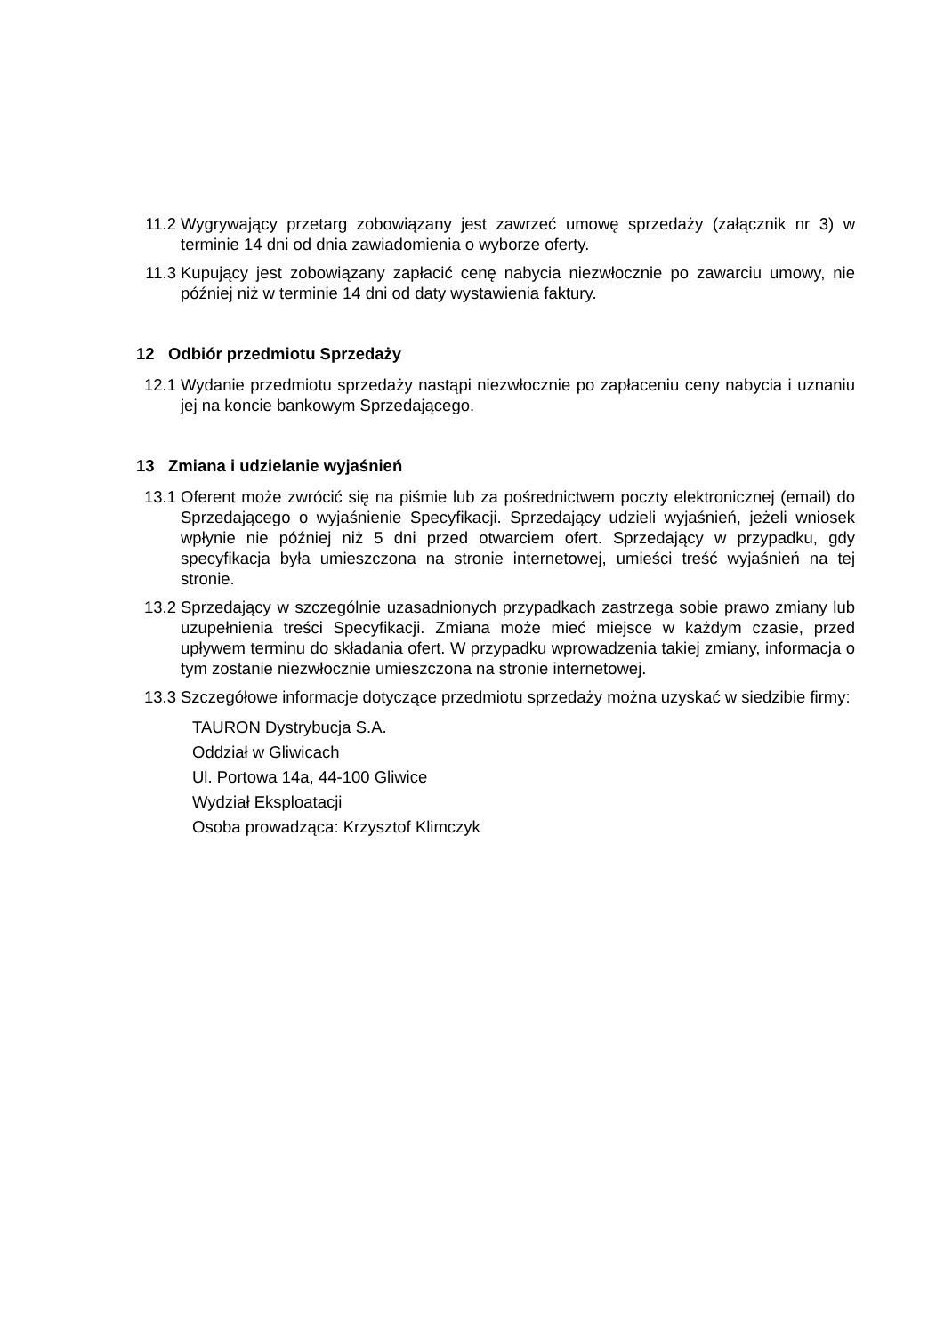11.2 Wygrywający przetarg zobowiązany jest zawrzeć umowę sprzedaży (załącznik nr 3) w terminie 14 dni od dnia zawiadomienia o wyborze oferty.
11.3 Kupujący jest zobowiązany zapłacić cenę nabycia niezwłocznie po zawarciu umowy, nie później niż w terminie 14 dni od daty wystawienia faktury.
12 Odbiór przedmiotu Sprzedaży
12.1 Wydanie przedmiotu sprzedaży nastąpi niezwłocznie po zapłaceniu ceny nabycia i uznaniu jej na koncie bankowym Sprzedającego.
13 Zmiana i udzielanie wyjaśnień
13.1 Oferent może zwrócić się na piśmie lub za pośrednictwem poczty elektronicznej (email) do Sprzedającego o wyjaśnienie Specyfikacji. Sprzedający udzieli wyjaśnień, jeżeli wniosek wpłynie nie później niż 5 dni przed otwarciem ofert. Sprzedający w przypadku, gdy specyfikacja była umieszczona na stronie internetowej, umieści treść wyjaśnień na tej stronie.
13.2 Sprzedający w szczególnie uzasadnionych przypadkach zastrzega sobie prawo zmiany lub uzupełnienia treści Specyfikacji. Zmiana może mieć miejsce w każdym czasie, przed upływem terminu do składania ofert. W przypadku wprowadzenia takiej zmiany, informacja o tym zostanie niezwłocznie umieszczona na stronie internetowej.
13.3 Szczegółowe informacje dotyczące przedmiotu sprzedaży można uzyskać w siedzibie firmy:
TAURON Dystrybucja S.A.
Oddział w Gliwicach
Ul. Portowa 14a, 44-100 Gliwice
Wydział Eksploatacji
Osoba prowadząca: Krzysztof Klimczyk